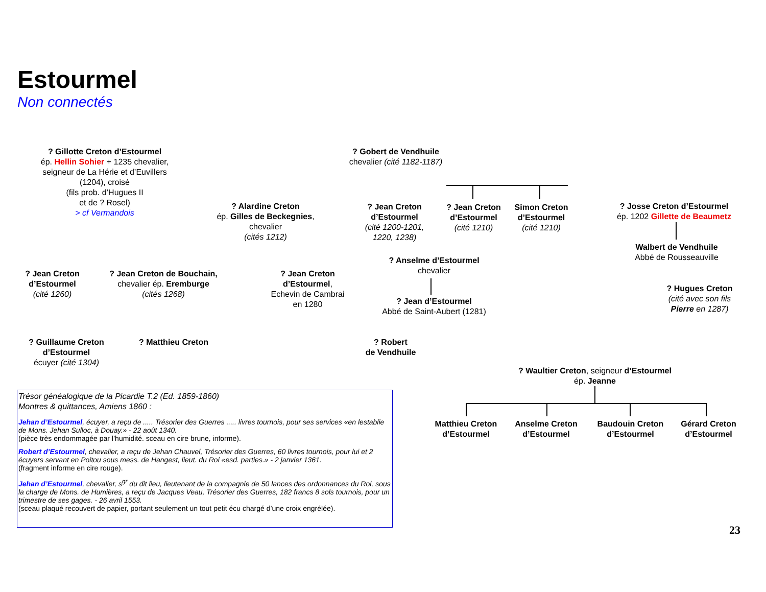Estourmel
Non connectés
? Gillotte Creton d’Estourmel
ép. Hellin Sohier + 1235 chevalier,
seigneur de La Hérie et d’Euvillers
(1204), croisé
(fils prob. d’Hugues II
et de ? Rosel)
> cf Vermandois
? Gobert de Vendhuile
chevalier (cité 1182-1187)
? Alardine Creton
ép. Gilles de Beckegnies,
chevalier
(cités 1212)
? Jean Creton
d’Estourmel
(cité 1200-1201,
1220, 1238)
? Jean Creton
d’Estourmel
(cité 1210)
Simon Creton
d’Estourmel
(cité 1210)
? Josse Creton d’Estourmel
ép. 1202 Gillette de Beaumetz
Walbert de Vendhuile
Abbé de Rousseauville
? Anselme d’Estourmel
chevalier
? Jean d’Estourmel
Abbé de Saint-Aubert (1281)
? Jean Creton
d’Estourmel
(cité 1260)
? Jean Creton de Bouchain,
chevalier ép. Eremburge
(cités 1268)
? Jean Creton
d’Estourmel,
Echevin de Cambrai
en 1280
? Hugues Creton
(cité avec son fils
Pierre en 1287)
? Guillaume Creton
d’Estourmel
écuyer (cité 1304)
? Matthieu Creton
? Robert
de Vendhuile
? Waultier Creton, seigneur d’Estourmel
ép. Jeanne
Matthieu Creton
d’Estourmel
Anselme Creton
d’Estourmel
Baudouin Creton
d’Estourmel
Gérard Creton
d’Estourmel
Trésor généalogique de la Picardie T.2 (Ed. 1859-1860)
Montres & quittances, Amiens 1860 :
Jehan d’Estourmel, écuyer, a reçu de ..... Trésorier des Guerres ..... livres tournois, pour ses services «en lestablie de Mons. Jehan Sulloc, à Douay.» - 22 août 1340.
(pièce très endommagée par l’humidité. sceau en cire brune, informe).
Robert d’Estourmel, chevalier, a reçu de Jehan Chauvel, Trésorier des Guerres, 60 livres tournois, pour lui et 2 écuyers servant en Poitou sous mess. de Hangest, lieut. du Roi «esd. parties.» - 2 janvier 1361.
(fragment informe en cire rouge).
Jehan d’Estourmel, chevalier, s<sup>gr</sup> du dit lieu, lieutenant de la compagnie de 50 lances des ordonnances du Roi, sous la charge de Mons. de Humières, a reçu de Jacques Veau, Trésorier des Guerres, 182 francs 8 sols tournois, pour un trimestre de ses gages. - 26 avril 1553.
(sceau plaqué recouvert de papier, portant seulement un tout petit écu chargé d’une croix engrélée).
23